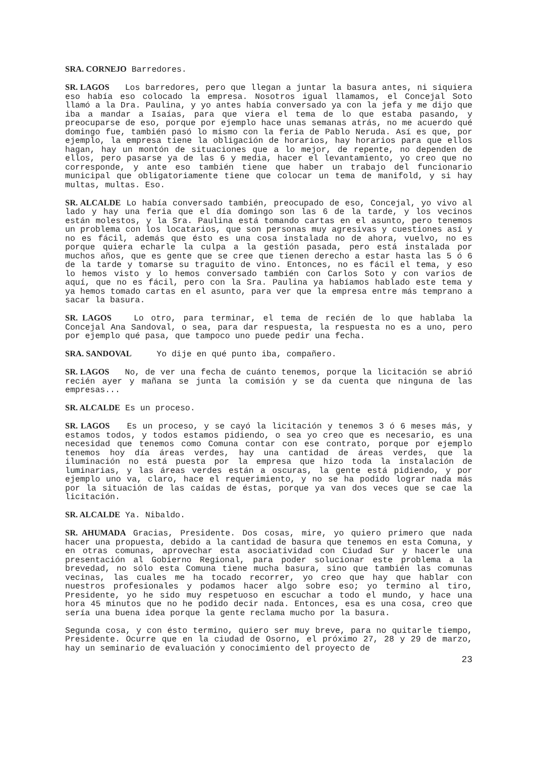SRA. CORNEJO Barredores.
SR. LAGOS Los barredores, pero que llegan a juntar la basura antes, ni siquiera eso había eso colocado la empresa. Nosotros igual llamamos, el Concejal Soto llamó a la Dra. Paulina, y yo antes había conversado ya con la jefa y me dijo que iba a mandar a Isaías, para que viera el tema de lo que estaba pasando, y preocuparse de eso, porque por ejemplo hace unas semanas atrás, no me acuerdo qué domingo fue, también pasó lo mismo con la feria de Pablo Neruda. Así es que, por ejemplo, la empresa tiene la obligación de horarios, hay horarios para que ellos hagan, hay un montón de situaciones que a lo mejor, de repente, no dependen de ellos, pero pasarse ya de las 6 y media, hacer el levantamiento, yo creo que no corresponde, y ante eso también tiene que haber un trabajo del funcionario municipal que obligatoriamente tiene que colocar un tema de manifold, y si hay multas, multas. Eso.
SR. ALCALDE Lo había conversado también, preocupado de eso, Concejal, yo vivo al lado y hay una feria que el día domingo son las 6 de la tarde, y los vecinos están molestos, y la Sra. Paulina está tomando cartas en el asunto, pero tenemos un problema con los locatarios, que son personas muy agresivas y cuestiones así y no es fácil, además que ésto es una cosa instalada no de ahora, vuelvo, no es porque quiera echarle la culpa a la gestión pasada, pero está instalada por muchos años, que es gente que se cree que tienen derecho a estar hasta las 5 ó 6 de la tarde y tomarse su traguito de vino. Entonces, no es fácil el tema, y eso lo hemos visto y lo hemos conversado también con Carlos Soto y con varios de aquí, que no es fácil, pero con la Sra. Paulina ya habíamos hablado este tema y ya hemos tomado cartas en el asunto, para ver que la empresa entre más temprano a sacar la basura.
SR. LAGOS Lo otro, para terminar, el tema de recién de lo que hablaba la Concejal Ana Sandoval, o sea, para dar respuesta, la respuesta no es a uno, pero por ejemplo qué pasa, que tampoco uno puede pedir una fecha.
SRA. SANDOVAL Yo dije en qué punto iba, compañero.
SR. LAGOS No, de ver una fecha de cuánto tenemos, porque la licitación se abrió recién ayer y mañana se junta la comisión y se da cuenta que ninguna de las empresas...
SR. ALCALDE Es un proceso.
SR. LAGOS Es un proceso, y se cayó la licitación y tenemos 3 ó 6 meses más, y estamos todos, y todos estamos pidiendo, o sea yo creo que es necesario, es una necesidad que tenemos como Comuna contar con ese contrato, porque por ejemplo tenemos hoy día áreas verdes, hay una cantidad de áreas verdes, que la iluminación no está puesta por la empresa que hizo toda la instalación de luminarias, y las áreas verdes están a oscuras, la gente está pidiendo, y por ejemplo uno va, claro, hace el requerimiento, y no se ha podido lograr nada más por la situación de las caídas de éstas, porque ya van dos veces que se cae la licitación.
SR. ALCALDE Ya. Nibaldo.
SR. AHUMADA Gracias, Presidente. Dos cosas, mire, yo quiero primero que nada hacer una propuesta, debido a la cantidad de basura que tenemos en esta Comuna, y en otras comunas, aprovechar esta asociatividad con Ciudad Sur y hacerle una presentación al Gobierno Regional, para poder solucionar este problema a la brevedad, no sólo esta Comuna tiene mucha basura, sino que también las comunas vecinas, las cuales me ha tocado recorrer, yo creo que hay que hablar con nuestros profesionales y podamos hacer algo sobre eso; yo termino al tiro, Presidente, yo he sido muy respetuoso en escuchar a todo el mundo, y hace una hora 45 minutos que no he podido decir nada. Entonces, esa es una cosa, creo que sería una buena idea porque la gente reclama mucho por la basura.
Segunda cosa, y con ésto termino, quiero ser muy breve, para no quitarle tiempo, Presidente. Ocurre que en la ciudad de Osorno, el próximo 27, 28 y 29 de marzo, hay un seminario de evaluación y conocimiento del proyecto de
23